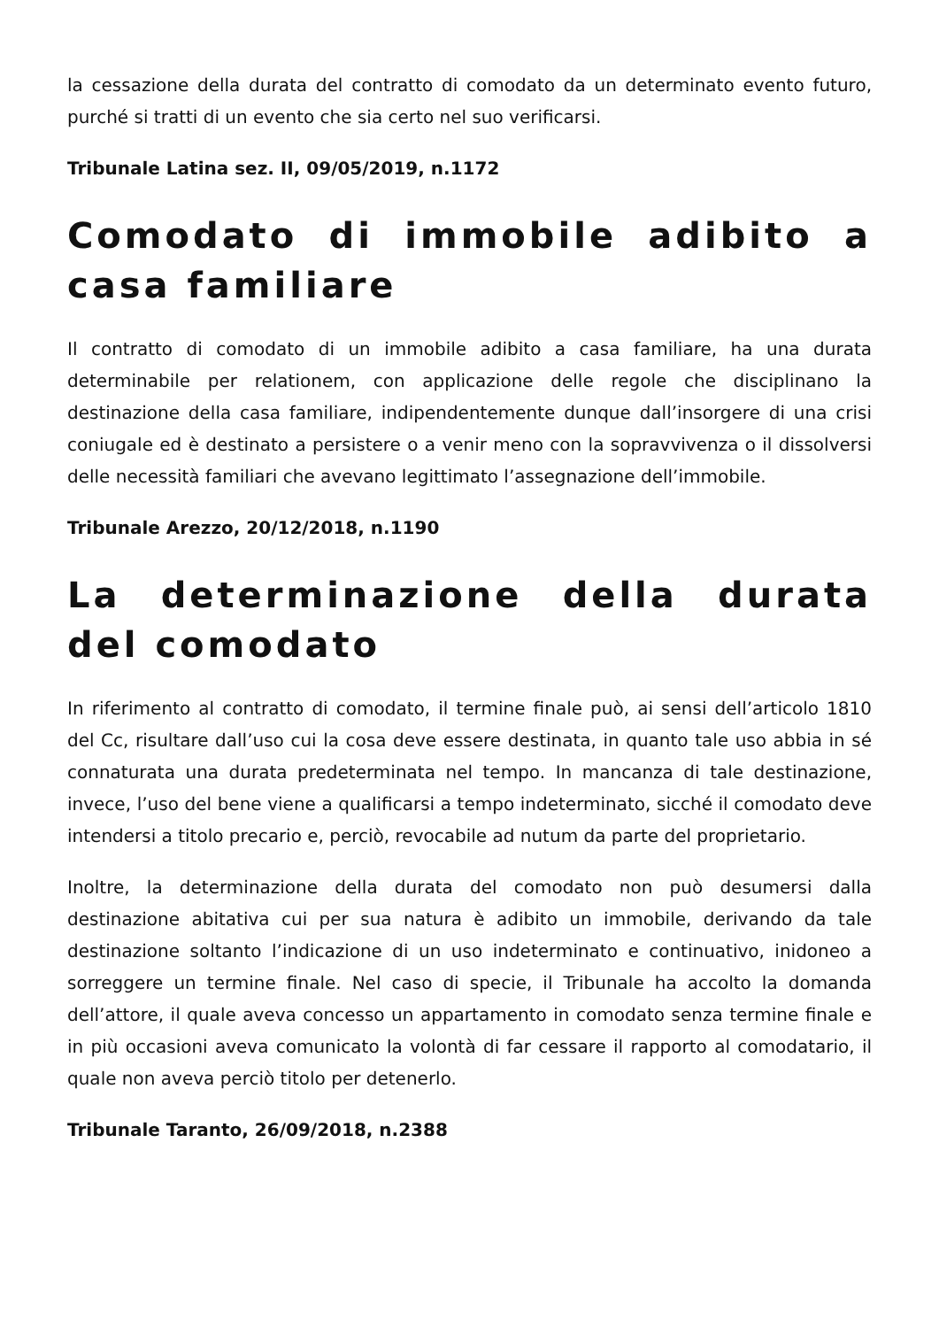la cessazione della durata del contratto di comodato da un determinato evento futuro, purché si tratti di un evento che sia certo nel suo verificarsi.
Tribunale Latina sez. II, 09/05/2019, n.1172
Comodato di immobile adibito a casa familiare
Il contratto di comodato di un immobile adibito a casa familiare, ha una durata determinabile per relationem, con applicazione delle regole che disciplinano la destinazione della casa familiare, indipendentemente dunque dall’insorgere di una crisi coniugale ed è destinato a persistere o a venir meno con la sopravvivenza o il dissolversi delle necessità familiari che avevano legittimato l’assegnazione dell’immobile.
Tribunale Arezzo, 20/12/2018, n.1190
La determinazione della durata del comodato
In riferimento al contratto di comodato, il termine finale può, ai sensi dell’articolo 1810 del Cc, risultare dall’uso cui la cosa deve essere destinata, in quanto tale uso abbia in sé connaturata una durata predeterminata nel tempo. In mancanza di tale destinazione, invece, l’uso del bene viene a qualificarsi a tempo indeterminato, sicché il comodato deve intendersi a titolo precario e, perciò, revocabile ad nutum da parte del proprietario.
Inoltre, la determinazione della durata del comodato non può desumersi dalla destinazione abitativa cui per sua natura è adibito un immobile, derivando da tale destinazione soltanto l’indicazione di un uso indeterminato e continuativo, inidoneo a sorreggere un termine finale. Nel caso di specie, il Tribunale ha accolto la domanda dell’attore, il quale aveva concesso un appartamento in comodato senza termine finale e in più occasioni aveva comunicato la volontà di far cessare il rapporto al comodatario, il quale non aveva perciò titolo per detenerlo.
Tribunale Taranto, 26/09/2018, n.2388